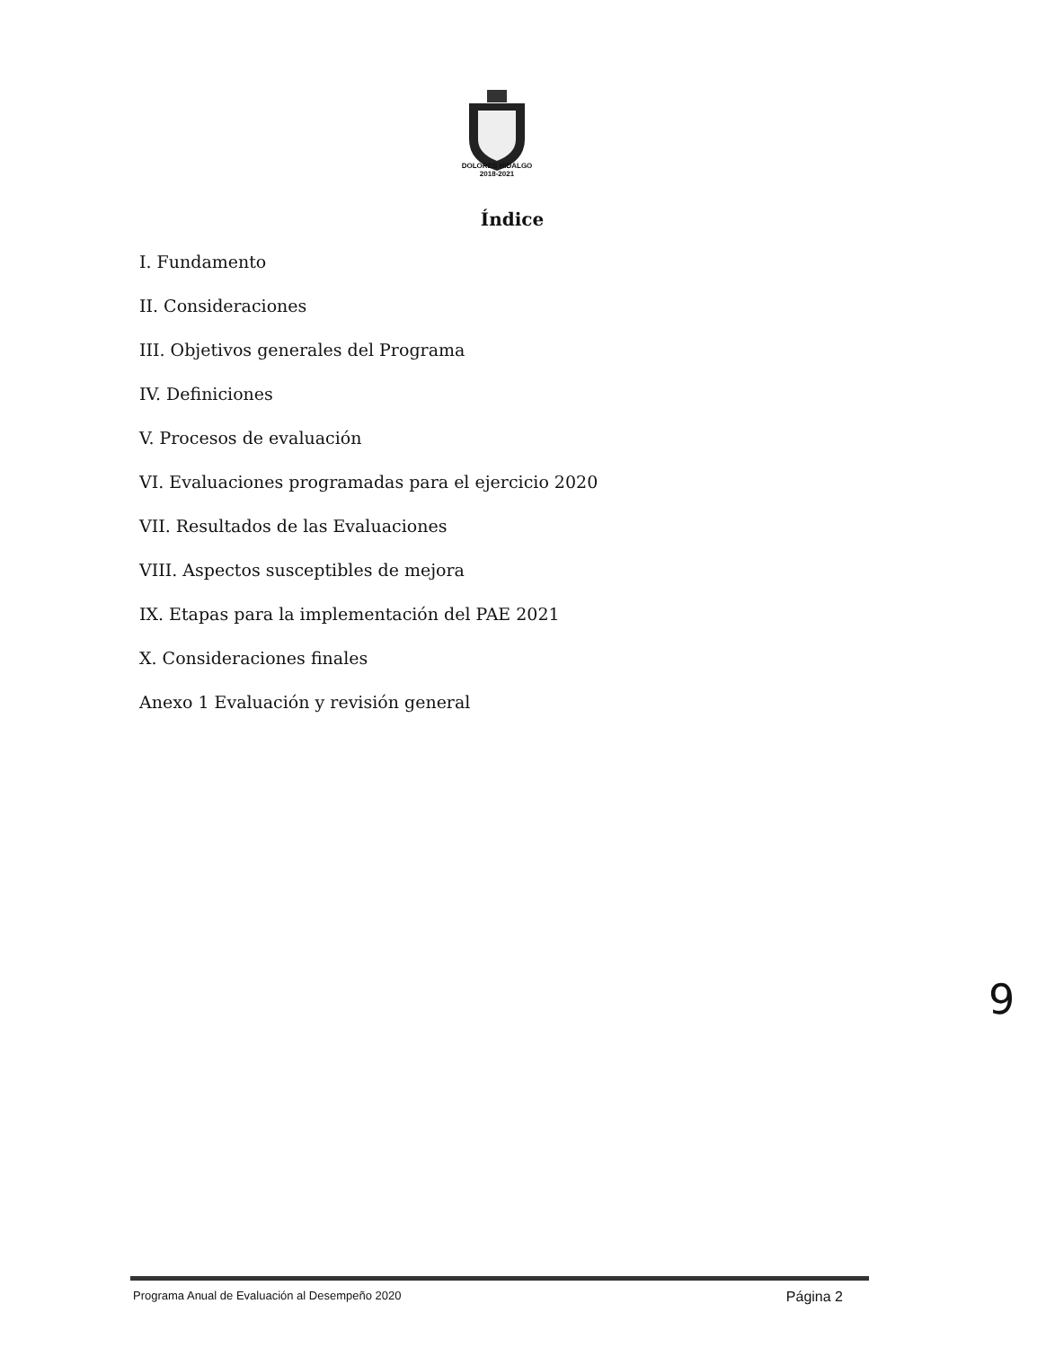DOLORES HIDALGO
2018-2021
Índice
I. Fundamento
II. Consideraciones
III. Objetivos generales del Programa
IV. Definiciones
V. Procesos de evaluación
VI. Evaluaciones programadas para el ejercicio 2020
VII. Resultados de las Evaluaciones
VIII. Aspectos susceptibles de mejora
IX. Etapas para la implementación del PAE 2021
X. Consideraciones finales
Anexo 1 Evaluación y revisión general
9
Programa Anual de Evaluación al Desempeño 2020 Página 2